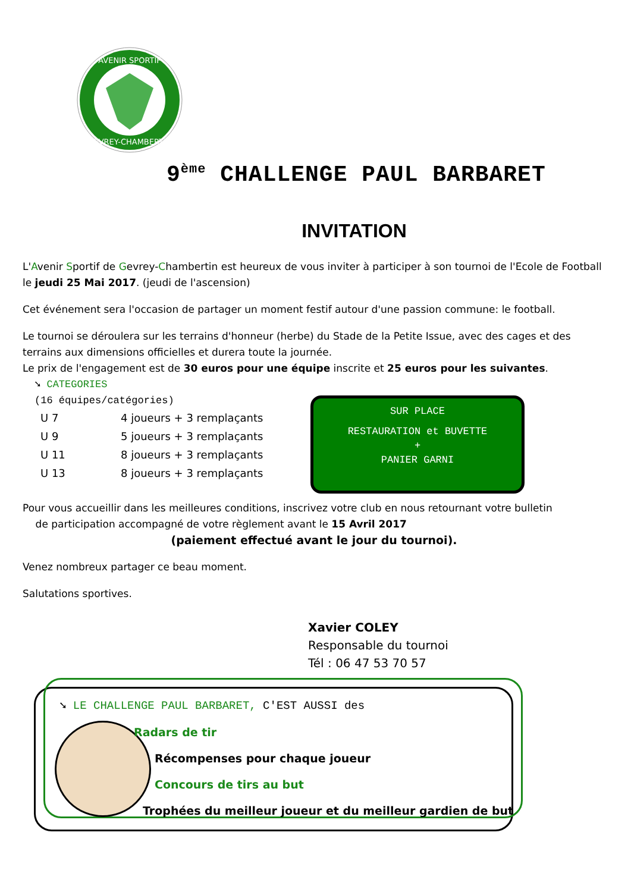AVENIR SPORTIF
GEVREY-CHAMBERTIN
9<sup>ème</sup> CHALLENGE PAUL BARBARET
INVITATION
L'Avenir Sportif de Gevrey-Chambertin est heureux de vous inviter à participer à son tournoi de l'Ecole de Football le jeudi 25 Mai 2017. (jeudi de l'ascension)
Cet événement sera l'occasion de partager un moment festif autour d'une passion commune: le football.
Le tournoi se déroulera sur les terrains d'honneur (herbe) du Stade de la Petite Issue, avec des cages et des terrains aux dimensions officielles et durera toute la journée.
Le prix de l'engagement est de 30 euros pour une équipe inscrite et 25 euros pour les suivantes.
➘ CATEGORIES
(16 équipes/catégories)
| U 7 | 4 joueurs + 3 remplaçants |
| U 9 | 5 joueurs + 3 remplaçants |
| U 11 | 8 joueurs + 3 remplaçants |
| U 13 | 8 joueurs + 3 remplaçants |
Pour vous accueillir dans les meilleures conditions, inscrivez votre club en nous retournant votre bulletin
de participation accompagné de votre règlement avant le 15 Avril 2017
(paiement effectué avant le jour du tournoi).
Venez nombreux partager ce beau moment.
Salutations sportives.
SUR PLACE
RESTAURATION et BUVETTE
+
PANIER GARNI
Xavier COLEY
Responsable du tournoi
Tél : 06 47 53 70 57
➘ LE CHALLENGE PAUL BARBARET, C'EST AUSSI des
Radars de tir
Récompenses pour chaque joueur
Concours de tirs au but
Trophées du meilleur joueur et du meilleur gardien de but